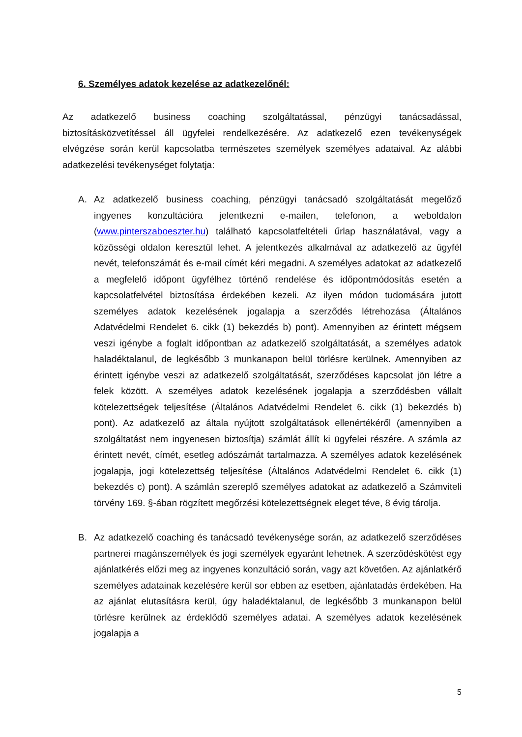6. Személyes adatok kezelése az adatkezelőnél:
Az adatkezelő business coaching szolgáltatással, pénzügyi tanácsadással, biztosításközvetítéssel áll ügyfelei rendelkezésére. Az adatkezelő ezen tevékenységek elvégzése során kerül kapcsolatba természetes személyek személyes adataival. Az alábbi adatkezelési tevékenységet folytatja:
A. Az adatkezelő business coaching, pénzügyi tanácsadó szolgáltatását megelőző ingyenes konzultációra jelentkezni e-mailen, telefonon, a weboldalon (www.pinterszaboeszter.hu) található kapcsolatfeltételi űrlap használatával, vagy a közösségi oldalon keresztül lehet. A jelentkezés alkalmával az adatkezelő az ügyfél nevét, telefonszámát és e-mail címét kéri megadni. A személyes adatokat az adatkezelő a megfelelő időpont ügyfélhez történő rendelése és időpontmódosítás esetén a kapcsolatfelvétel biztosítása érdekében kezeli. Az ilyen módon tudomására jutott személyes adatok kezelésének jogalapja a szerződés létrehozása (Általános Adatvédelmi Rendelet 6. cikk (1) bekezdés b) pont). Amennyiben az érintett mégsem veszi igénybe a foglalt időpontban az adatkezelő szolgáltatását, a személyes adatok haladéktalanul, de legkésőbb 3 munkanapon belül törlésre kerülnek. Amennyiben az érintett igénybe veszi az adatkezelő szolgáltatását, szerződéses kapcsolat jön létre a felek között. A személyes adatok kezelésének jogalapja a szerződésben vállalt kötelezettségek teljesítése (Általános Adatvédelmi Rendelet 6. cikk (1) bekezdés b) pont). Az adatkezelő az általa nyújtott szolgáltatások ellenértékéről (amennyiben a szolgáltatást nem ingyenesen biztosítja) számlát állít ki ügyfelei részére. A számla az érintett nevét, címét, esetleg adószámát tartalmazza. A személyes adatok kezelésének jogalapja, jogi kötelezettség teljesítése (Általános Adatvédelmi Rendelet 6. cikk (1) bekezdés c) pont). A számlán szereplő személyes adatokat az adatkezelő a Számviteli törvény 169. §-ában rögzített megőrzési kötelezettségnek eleget téve, 8 évig tárolja.
B. Az adatkezelő coaching és tanácsadó tevékenysége során, az adatkezelő szerződéses partnerei magánszemélyek és jogi személyek egyaránt lehetnek. A szerződéskötést egy ajánlatkérés előzi meg az ingyenes konzultáció során, vagy azt követően. Az ajánlatkérő személyes adatainak kezelésére kerül sor ebben az esetben, ajánlatadás érdekében. Ha az ajánlat elutasításra kerül, úgy haladéktalanul, de legkésőbb 3 munkanapon belül törlésre kerülnek az érdeklődő személyes adatai. A személyes adatok kezelésének jogalapja a
5